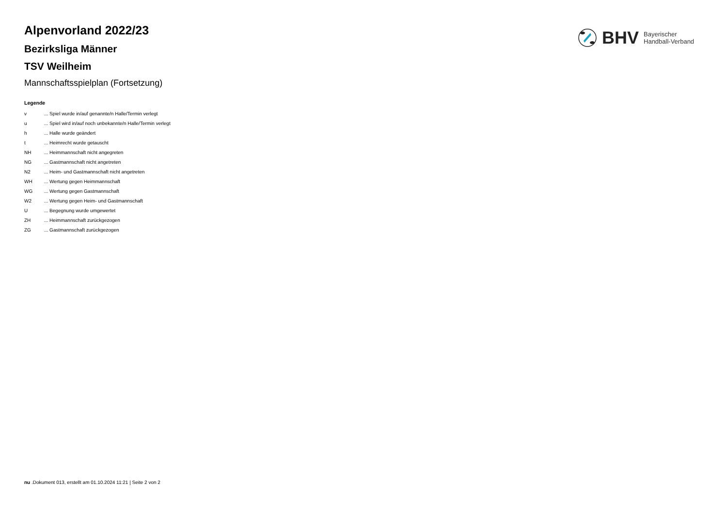BHV
Bayerischer
Handball-Verband
Alpenvorland 2022/23
Bezirksliga Männer
TSV Weilheim
Mannschaftsspielplan (Fortsetzung)
Legende
| v | ... Spiel wurde in/auf genannte/n Halle/Termin verlegt |
| u | ... Spiel wird in/auf noch unbekannte/n Halle/Termin verlegt |
| h | ... Halle wurde geändert |
| t | ... Heimrecht wurde getauscht |
| NH | ... Heimmannschaft nicht angegreten |
| NG | ... Gastmannschaft nicht angetreten |
| N2 | ... Heim- und Gastmannschaft nicht angetreten |
| WH | ... Wertung gegen Heimmannschaft |
| WG | ... Wertung gegen Gastmannschaft |
| W2 | ... Wertung gegen Heim- und Gastmannschaft |
| U | ... Begegnung wurde umgewertet |
| ZH | ... Heimmannschaft zurückgezogen |
| ZG | ... Gastmannschaft zurückgezogen |
nu .Dokument 013, erstellt am 01.10.2024 11:21 | Seite 2 von 2